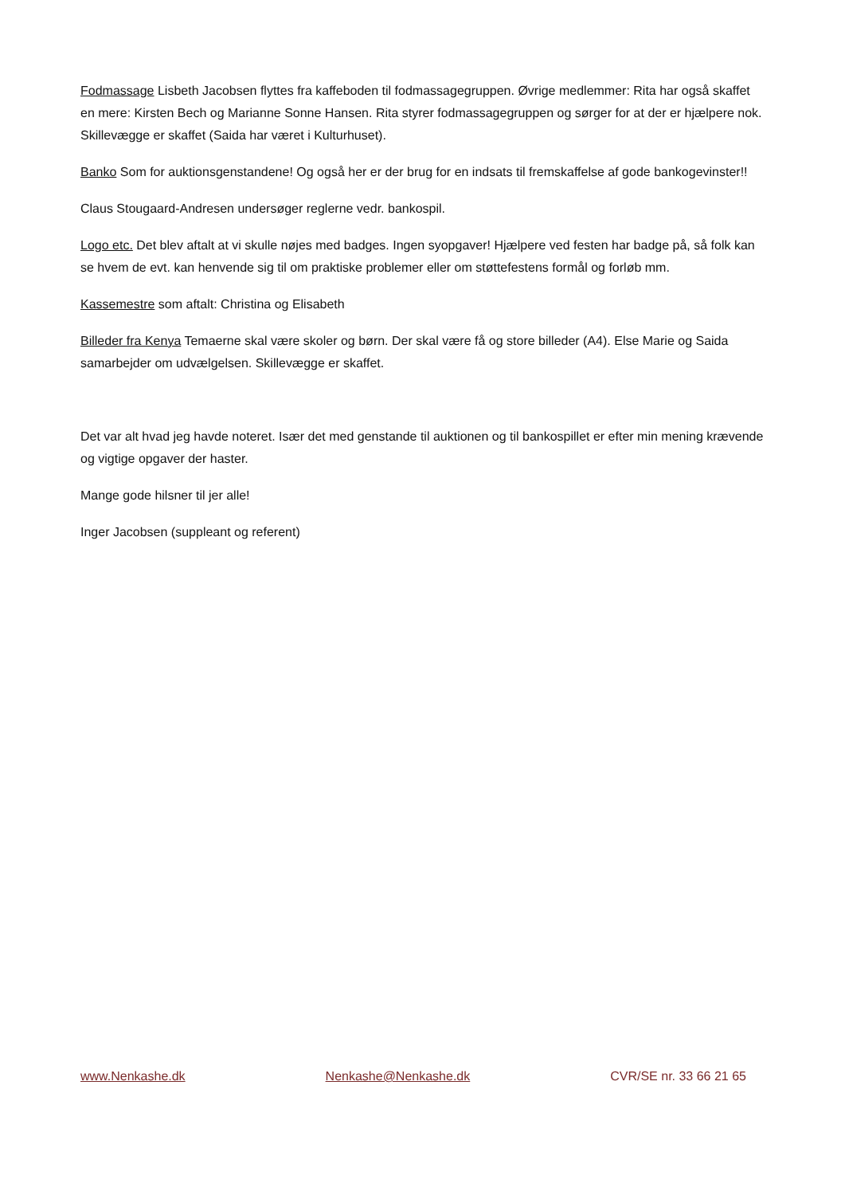Fodmassage Lisbeth Jacobsen flyttes fra kaffeboden til fodmassagegruppen. Øvrige medlemmer: Rita har også skaffet en mere: Kirsten Bech og Marianne Sonne Hansen. Rita styrer fodmassagegruppen og sørger for at der er hjælpere nok. Skillevægge er skaffet (Saida har været i Kulturhuset).
Banko Som for auktionsgenstandene! Og også her er der brug for en indsats til fremskaffelse af gode bankogevinster!!
Claus Stougaard-Andresen undersøger reglerne vedr. bankospil.
Logo etc. Det blev aftalt at vi skulle nøjes med badges. Ingen syopgaver! Hjælpere ved festen har badge på, så folk kan se hvem de evt. kan henvende sig til om praktiske problemer eller om støttefestens formål og forløb mm.
Kassemestre som aftalt: Christina og Elisabeth
Billeder fra Kenya Temaerne skal være skoler og børn. Der skal være få og store billeder (A4). Else Marie og Saida samarbejder om udvælgelsen. Skillevægge er skaffet.
Det var alt hvad jeg havde noteret. Især det med genstande til auktionen og til bankospillet er efter min mening krævende og vigtige opgaver der haster.
Mange gode hilsner til jer alle!
Inger Jacobsen (suppleant og referent)
www.Nenkashe.dk Nenkashe@Nenkashe.dk CVR/SE nr. 33 66 21 65